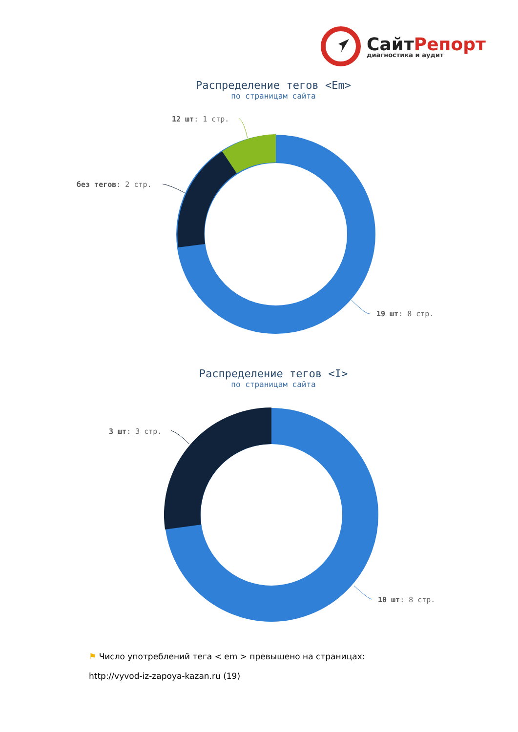СайтРепорт
диагностика и аудит
Распределение тегов <Em>
по страницам сайта
12 шт: 1 стр.
без тегов: 2 стр.
19 шт: 8 стр.
Распределение тегов <I>
по страницам сайта
3 шт: 3 стр.
10 шт: 8 стр.
⚑ Число употреблений тега < em > превышено на страницах:
http://vyvod-iz-zapoya-kazan.ru (19)